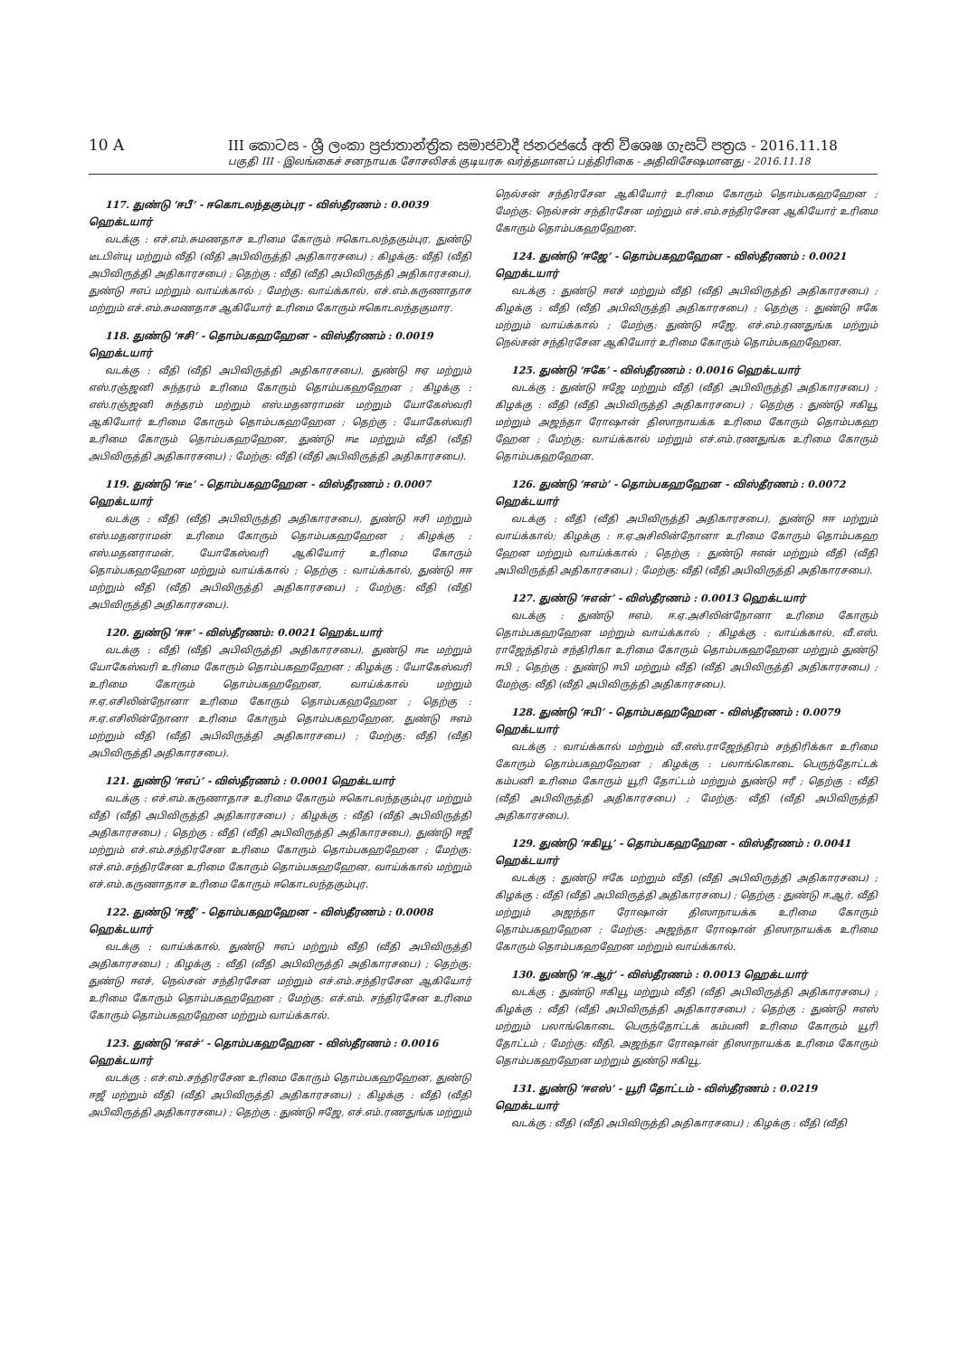10 A III කොටස - ශ්‍රී ලංකා ප්‍රජාතාන්ත්‍රික සමාජවාදී ජනරජයේ අති විශෙෂ ගැසට් පත්‍රය - 2016.11.18
பகுதி III - இலங்கைச் சனநாயக சோசலிசக் குடியரசு வர்த்தமானப் பத்திரிகை - அதிவிசேஷமானது - 2016.11.18
117. துண்டு ‘ஈபீ’ - ஈகொடலந்தகும்புர - விஸ்தீரணம் : 0.0039 ஹெக்டயார்
வடக்கு : எச்.எம்.சுமணதாச உரிமை கோரும் ஈகொடலந்தகும்புர, துண்டு டீடபிள்யு மற்றும் வீதி (வீதி அபிவிருத்தி அதிகாரசபை) ; கிழக்கு: வீதி (வீதி அபிவிருத்தி அதிகாரசபை) ; தெற்கு : வீதி (வீதி அபிவிருத்தி அதிகாரசபை), துண்டு ஈஎப் மற்றும் வாய்க்கால் ; மேற்கு: வாய்க்கால், எச்.எம்.கருணாதாச மற்றும் எச்.எம்.சுமணதாச ஆகியோர் உரிமை கோரும் ஈகொடலந்தகுமார.
118. துண்டு ‘ஈசி’ - தொம்பகஹஹேன - விஸ்தீரணம் : 0.0019 ஹெக்டயார்
வடக்கு : வீதி (வீதி அபிவிருத்தி அதிகாரசபை), துண்டு ஈஏ மற்றும் எஸ்.ரஞ்ஜனி சுந்தரம் உரிமை கோரும் தொம்பகஹஹேன ; கிழக்கு : எஸ்.ரஞ்ஜனி சுந்தரம் மற்றும் எஸ்.மதனராமன் மற்றும் யோகேஸ்வரி ஆகியோர் உரிமை கோரும் தொம்பகஹஹேன ; தெற்கு : யோகேஸ்வரி உரிமை கோரும் தொம்பகஹஹேன, துண்டு ஈடீ மற்றும் வீதி (வீதி அபிவிருத்தி அதிகாரசபை) ; மேற்கு: வீதி (வீதி அபிவிருத்தி அதிகாரசபை).
119. துண்டு ‘ஈடீ’ - தொம்பகஹஹேன - விஸ்தீரணம் : 0.0007 ஹெக்டயார்
வடக்கு : வீதி (வீதி அபிவிருத்தி அதிகாரசபை), துண்டு ஈசி மற்றும் எஸ்.மதனராமன் உரிமை கோரும் தொம்பகஹஹேன ; கிழக்கு : எஸ்.மதனராமன், யோகேஸ்வரி ஆகியோர் உரிமை கோரும் தொம்பகஹஹேன மற்றும் வாய்க்கால் ; தெற்கு : வாய்க்கால், துண்டு ஈஈ மற்றும் வீதி (வீதி அபிவிருத்தி அதிகாரசபை) ; மேற்கு: வீதி (வீதி அபிவிருத்தி அதிகாரசபை).
120. துண்டு ‘ஈஈ’ - விஸ்தீரணம்: 0.0021 ஹெக்டயார்
வடக்கு : வீதி (வீதி அபிவிருத்தி அதிகாரசபை), துண்டு ஈடீ மற்றும் யோகேஸ்வரி உரிமை கோரும் தொம்பகஹஹேன ; கிழக்கு : யோகேஸ்வரி உரிமை கோரும் தொம்பகஹஹேன, வாய்க்கால் மற்றும் ஈ.ஏ.எசிலின்நோனா உரிமை கோரும் தொம்பகஹஹேன ; தெற்கு : ஈ.ஏ.எசிலின்நோனா உரிமை கோரும் தொம்பகஹஹேன, துண்டு ஈஎம் மற்றும் வீதி (வீதி அபிவிருத்தி அதிகாரசபை) ; மேற்கு: வீதி (வீதி அபிவிருத்தி அதிகாரசபை).
121. துண்டு ‘ஈஎப்’ - விஸ்தீரணம் : 0.0001 ஹெக்டயார்
வடக்கு : எச்.எம்.கருணாதாச உரிமை கோரும் ஈகொடலந்தகும்புர மற்றும் வீதி (வீதி அபிவிருத்தி அதிகாரசபை) ; கிழக்கு : வீதி (வீதி அபிவிருத்தி அதிகாரசபை) ; தெற்கு : வீதி (வீதி அபிவிருத்தி அதிகாரசபை), துண்டு ஈஜீ மற்றும் எச்.எம்.சந்திரசேன உரிமை கோரும் தொம்பகஹஹேன ; மேற்கு: எச்.எம்.சந்திரசேன உரிமை கோரும் தொம்பகஹஹேன, வாய்க்கால் மற்றும் எச்.எம்.கருணாதாச உரிமை கோரும் ஈகொடலந்தகும்புர.
122. துண்டு ‘ஈஜீ’ - தொம்பகஹஹேன - விஸ்தீரணம் : 0.0008 ஹெக்டயார்
வடக்கு : வாய்க்கால், துண்டு ஈஎப் மற்றும் வீதி (வீதி அபிவிருத்தி அதிகாரசபை) ; கிழக்கு : வீதி (வீதி அபிவிருத்தி அதிகாரசபை) ; தெற்கு: துண்டு ஈஎச், நெல்சன் சந்திரசேன மற்றும் எச்.எம்.சந்திரசேன ஆகியோர் உரிமை கோரும் தொம்பகஹஹேன ; மேற்கு: எச்.எம். சந்திரசேன உரிமை கோரும் தொம்பகஹஹேன மற்றும் வாய்க்கால்.
123. துண்டு ‘ஈஎச்’ - தொம்பகஹஹேன - விஸ்தீரணம் : 0.0016 ஹெக்டயார்
வடக்கு : எச்.எம்.சந்திரசேன உரிமை கோரும் தொம்பகஹஹேன, துண்டு ஈஜீ மற்றும் வீதி (வீதி அபிவிருத்தி அதிகாரசபை) ; கிழக்கு : வீதி (வீதி அபிவிருத்தி அதிகாரசபை) ; தெற்கு : துண்டு ஈஜே, எச்.எம்.ரணதுங்க மற்றும் நெல்சன் சந்திரசேன ஆகியோர் உரிமை கோரும் தொம்பகஹஹேன ; மேற்கு: நெல்சன் சந்திரசேன மற்றும் எச்.எம்.சந்திரசேன ஆகியோர் உரிமை கோரும் தொம்பகஹஹேன.
124. துண்டு ‘ஈஜே’ - தொம்பகஹஹேன - விஸ்தீரணம் : 0.0021 ஹெக்டயார்
வடக்கு : துண்டு ஈஎச் மற்றும் வீதி (வீதி அபிவிருத்தி அதிகாரசபை) ; கிழக்கு : வீதி (வீதி அபிவிருத்தி அதிகாரசபை) ; தெற்கு : துண்டு ஈகே மற்றும் வாய்க்கால் ; மேற்கு: துண்டு ஈஜே, எச்.எம்.ரணதுங்க மற்றும் நெல்சன் சந்திரசேன ஆகியோர் உரிமை கோரும் தொம்பகஹஹேன.
125. துண்டு ‘ஈகே’ - விஸ்தீரணம் : 0.0016 ஹெக்டயார்
வடக்கு : துண்டு ஈஜே மற்றும் வீதி (வீதி அபிவிருத்தி அதிகாரசபை) ; கிழக்கு : வீதி (வீதி அபிவிருத்தி அதிகாரசபை) ; தெற்கு : துண்டு ஈகியூ மற்றும் அஜந்தா ரோஷான் திஸாநாயக்க உரிமை கோரும் தொம்பகஹ ஹேன ; மேற்கு: வாய்க்கால் மற்றும் எச்.எம்.ரணதுங்க உரிமை கோரும் தொம்பகஹஹேன.
126. துண்டு ‘ஈஎம்’ - தொம்பகஹஹேன - விஸ்தீரணம் : 0.0072 ஹெக்டயார்
வடக்கு : வீதி (வீதி அபிவிருத்தி அதிகாரசபை), துண்டு ஈஈ மற்றும் வாய்க்கால்; கிழக்கு : ஈ.ஏ.அசிலின்நோனா உரிமை கோரும் தொம்பகஹ ஹேன மற்றும் வாய்க்கால் ; தெற்கு : துண்டு ஈஎன் மற்றும் வீதி (வீதி அபிவிருத்தி அதிகாரசபை) ; மேற்கு: வீதி (வீதி அபிவிருத்தி அதிகாரசபை).
127. துண்டு ‘ஈஎன்’ - விஸ்தீரணம் : 0.0013 ஹெக்டயார்
வடக்கு : துண்டு ஈஎம், ஈ.ஏ.அசிலின்நோனா உரிமை கோரும் தொம்பகஹஹேன மற்றும் வாய்க்கால் ; கிழக்கு : வாய்க்கால், வீ.எஸ். ராஜேந்திரம் சந்திரிகா உரிமை கோரும் தொம்பகஹஹேன மற்றும் துண்டு ஈபி ; தெற்கு : துண்டு ஈபி மற்றும் வீதி (வீதி அபிவிருத்தி அதிகாரசபை) ; மேற்கு: வீதி (வீதி அபிவிருத்தி அதிகாரசபை).
128. துண்டு ‘ஈபி’ - தொம்பகஹஹேன - விஸ்தீரணம் : 0.0079 ஹெக்டயார்
வடக்கு : வாய்க்கால் மற்றும் வீ.எஸ்.ராஜேந்திரம் சந்திரிக்கா உரிமை கோரும் தொம்பகஹஹேன ; கிழக்கு : பலாங்கொடை பெருந்தோட்டக் கம்பனி உரிமை கோரும் யூரி தோட்டம் மற்றும் துண்டு ஈரீ ; தெற்கு : வீதி (வீதி அபிவிருத்தி அதிகாரசபை) ; மேற்கு: வீதி (வீதி அபிவிருத்தி அதிகாரசபை).
129. துண்டு ‘ஈகியூ’ - தொம்பகஹஹேன - விஸ்தீரணம் : 0.0041 ஹெக்டயார்
வடக்கு : துண்டு ஈகே மற்றும் வீதி (வீதி அபிவிருத்தி அதிகாரசபை) ; கிழக்கு : வீதி (வீதி அபிவிருத்தி அதிகாரசபை) ; தெற்கு : துண்டு ஈ.ஆர், வீதி மற்றும் அஜந்தா ரோஷான் திஸாநாயக்க உரிமை கோரும் தொம்பகஹஹேன ; மேற்கு: அஜந்தா ரோஷான் திஸாநாயக்க உரிமை கோரும் தொம்பகஹஹேன மற்றும் வாய்க்கால்.
130. துண்டு ‘ஈ.ஆர்’ - விஸ்தீரணம் : 0.0013 ஹெக்டயார்
வடக்கு : துண்டு ஈகியூ மற்றும் வீதி (வீதி அபிவிருத்தி அதிகாரசபை) ; கிழக்கு : வீதி (வீதி அபிவிருத்தி அதிகாரசபை) ; தெற்கு : துண்டு ஈஎஸ் மற்றும் பலாங்கொடை பெருந்தோட்டக் கம்பனி உரிமை கோரும் யூரி தோட்டம் ; மேற்கு: வீதி, அஜந்தா ரோஷான் திஸாநாயக்க உரிமை கோரும் தொம்பகஹஹேன மற்றும் துண்டு ஈகியூ.
131. துண்டு ‘ஈஎஸ்’ - யூரி தோட்டம் - விஸ்தீரணம் : 0.0219 ஹெக்டயார்
வடக்கு : வீதி (வீதி அபிவிருத்தி அதிகாரசபை) ; கிழக்கு : வீதி (வீதி